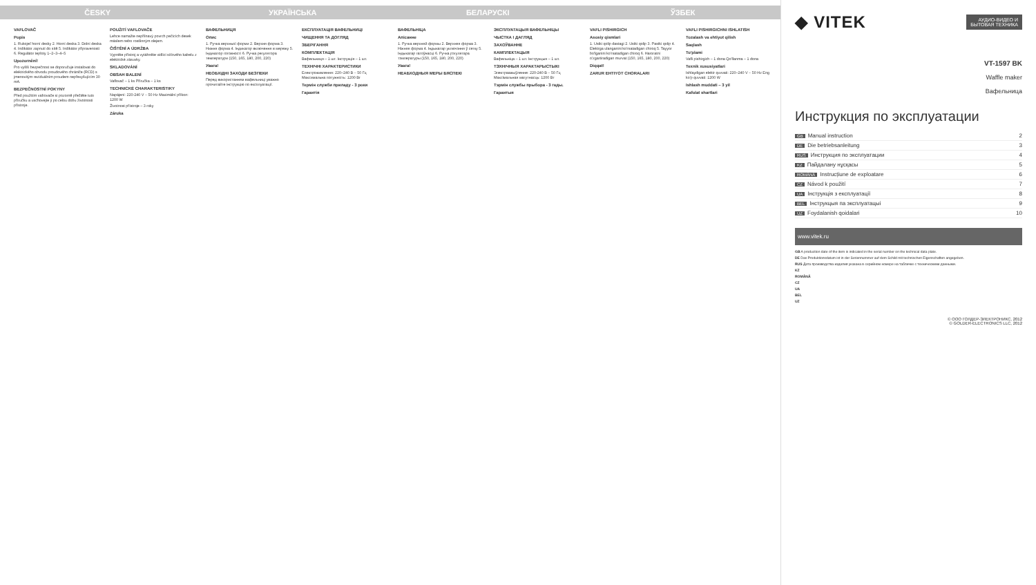ČESKY УКРАЇНСЬКА БЕЛАРУСКІ ЎЗБЕК
VAFLOVAČ
Popis
1. Rukojeť horní desky 2. Horní deska 3. Dolní deska 4. Indikátor zapnutí do sítě 5. Indikátor připravenosti 6. Regulátor teploty 1–2–3–4–5
Upozornění!
Pro vyšší bezpečnost se doporučuje instalovat do elektrického obvodu proudového chrániče (RCD) s jmenovitým reziduálním proudem nepřevyšujícím 30 mA.
BEZPEČNOSTNÍ POKYNY
Před použitím vafrovače si pozorně přečtěte tuto příručku a uschovejte ji po celou dobu životnosti přístroje.
POUŽITÍ VAFLOVAČE
Lehce namažte nepřilnavý povrch pečicích desek máslem nebo rostlinným olejem.
ČIŠTĚNÍ A ÚDRŽBA
Vypněte přístroj a vytáhněte vidlici síťového kabelu z elektrické zásuvky.
SKLADOVÁNÍ
OBSAH BALENÍ
Vaflovač – 1 ks Příručka – 1 ks
TECHNICKÉ CHARAKTERISTIKY
Napájení: 220-240 V ~ 50 Hz Maximální příkon: 1200 W
Životnost přístroje – 3 roky
Záruka
ВАФЕЛЬНИЦЯ
Опис
1. Ручка верхньої форми 2. Верхня форма 3. Нижня форма 4. Індикатор включення в мережу 5. Індикатор готовності 6. Ручка регулятора температури (150, 165, 180, 200, 220)
Увага!
НЕОБХІДНІ ЗАХОДИ БЕЗПЕКИ
Перед використанням вафельниці уважно прочитайте інструкцію по експлуатації.
ЕКСПЛУАТАЦІЯ ВАФЕЛЬНИЦІ
ЧИЩЕННЯ ТА ДОГЛЯД
ЗБЕРІГАННЯ
КОМПЛЕКТАЦІЯ
Вафельниця – 1 шт. Інструкція – 1 шт.
ТЕХНІЧНІ ХАРАКТЕРИСТИКИ
Електроживлення: 220–240 В ~ 50 Гц Максимальна потужність: 1200 Вт
Термін служби приладу - 3 роки
Гарантія
ВАФЕЛЬНІЦА
Апісанне
1. Ручка верхняй формы 2. Верхняя форма 3. Ніжняя форма 4. Індыкатар уключэння ў сетку 5. Індыкатар гатоўнасці 6. Ручка рэгулятара тэмпературы (150, 165, 180, 200, 220)
Увага!
НЕАБХОДНЫЯ МЕРЫ БЯСПЕКІ
ЭКСПЛУАТАЦЫЯ ВАФЕЛЬНІЦЫ
ЧЫСТКА І ДАГЛЯД
ЗАХОЎВАННЕ
КАМПЛЕКТАЦЫЯ
Вафельніца – 1 шт. Інструкцыя – 1 шт.
ТЭХНІЧНЫЯ ХАРАКТАРЫСТЫКІ
Электраажыўленне: 220-240 В ~ 50 Гц Максімальная магутнасць: 1200 Вт
Тэрмін службы прыбора - 3 гады.
Гарантыя
VAFLI PISHIRGICH
Asosiy qismlari
1. Ustki qolip dastagi 2. Ustki qolip 3. Pastki qolip 4. Elektrga ulanganini ko'rsatadigan chiroq 5. Tayyor bo'lganini ko'rsatadigan chiroq 6. Haroratni o'zgartiradigan murvat (150, 165, 180, 200, 220)
Diqqat!
ZARUR EHTIYOT CHORALARI
VAFLI PISHIRGICHNI ISHLATISH
Tozalash va ehtiyot qilish
Saqlash
To'plami
Vafli pishirgich – 1 dona Qo'llanma – 1 dona
Texnik xususiyatlari
Ishlaydigan elektr quvvati: 220–240 V ~ 50 Hz Eng ko'p quvvati: 1200 W
Ishlash muddati – 3 yil
Kafolat shartlari
◆ VITEK АУДИО-ВИДЕО И
БЫТОВАЯ ТЕХНИКА
VT-1597 BK
Waffle maker
Вафельница
Инструкция по эксплуатации
GB Manual instruction 2
DE Die betriebsanleitung 3
RUS Инструкция по эксплуатации 4
KZ Пайдалану нұсқасы 5
ROMÂNĂ Instrucțiune de exploatare 6
CZ Návod k použití 7
UA Інструкція з експлуатації 8
BEL Інструкцыя па эксплуатацыі 9
UZ Foydalanish qoidalari 10
www.vitek.ru
GB A production date of the item is indicated in the serial number on the technical data plate.
DE Das Produktionsdatum ist in der Seriennummer auf dem Schild mit technischen Eigenschaften angegeben.
RUS Дата производства изделия указана в серийном номере на табличке с техническими данными.
KZ
ROMÂNĂ
CZ
UA
BEL
UZ
© ООО ГОЛДЕР-ЭЛЕКТРОНИКС, 2012
© GOLDER-ELECTRONICS LLC, 2012